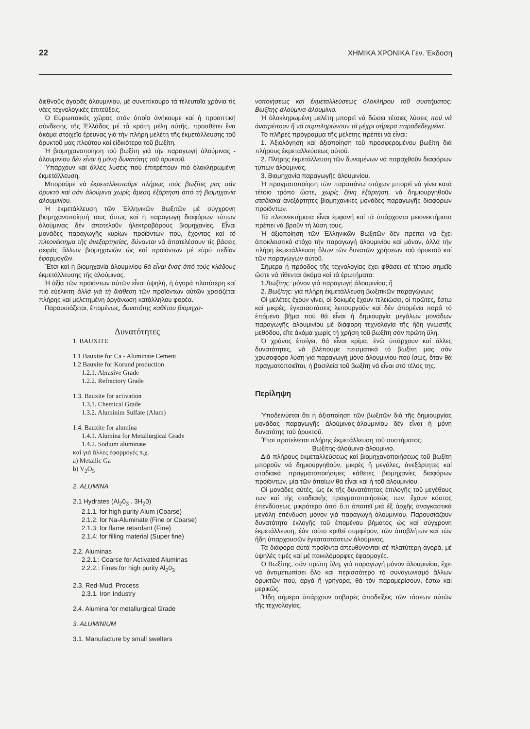22 ΧΗΜΙΚΑ ΧΡΟΝΙΚΑ Γεν. Έκδοση
διεθνοῦς ἀγορᾶς ἀλουμινίου, μέ συνεπίκουρο τά τελευταῖα χρόνια τίς νέες τεχνολογικές ἐπιτεύξεις.
Ὁ Εὐρωπαϊκός χῶρος στόν ὁποῖο ἀνήκουμε καί ἡ προοπτική σύνδεσης τῆς Ἑλλάδος μέ τά κράτη μέλη αὐτῆς, προσθέτει ἕνα ἀκόμα στοιχεῖο ἔρευνας γιά τήν πλήρη μελέτη τῆς ἐκμετάλλευσης τοῦ ὀρυκτοῦ μας πλούτου καί εἰδικότερα τοῦ βωξίτη.
Ἡ βιομηχανοποίηση τοῦ βωξίτη γιά τήν παραγωγή ἀλούμινας - ἀλουμινίου δέν εἶναι ἡ μόνη δυνατότης τοῦ ὀρυκτοῦ.
Ὑπάρχουν καί ἄλλες λύσεις πού ἐπιτρέπουν πιό ὁλοκληρωμένη ἐκμετάλλευση.
Μποροῦμε νά ἐκμεταλλευτοῦμε πλήρως τούς βωξίτες μας σάν ὀρυκτό καί σάν ἀλούμινα χωρίς ἄμεση ἐξάρτηση ἀπό τή βιομηχανία ἀλουμινίου.
Ἡ ἐκμετάλλευση τῶν Ἑλληνικῶν Βωξιτῶν μέ σύγχρονη βιομηχανοποίησή τους ὅπως καί ἡ παραγωγή διαφόρων τύπων ἀλούμινας δέν ἀποτελοῦν ἠλεκτροβόρους βιομηχανίες. Εἶναι μονάδες παραγωγῆς κυρίων προϊόντων πού, ἔχοντας καί τό πλεονέκτημα τῆς ἀνεξαρτησίας, δύνανται νά ἀποτελέσουν τίς βάσεις σειρᾶς ἄλλων βιομηχανιῶν ὡς καί προϊόντων μέ εὐρύ πεδίον ἐφαρμογῶν.
Ἔτσι καί ἡ βιομηχανία ἀλουμινίου θά εἶναι ἕνας ἀπό τούς κλάδους ἐκμετάλλευσης τῆς ἀλούμινας.
Ἡ ἀξία τῶν προϊόντων αὐτῶν εἶναι ὑψηλή, ἡ ἀγορά πλατύτερη καί πιό εὐέλικτη ἀλλά γιά τή διάθεση τῶν προϊόντων αὐτῶν χρειάζεται πλήρης καί μελετημένη ὀργάνωση κατάλληλου φορέα.
Παρουσιάζεται, ἑπομένως, δυνατότης καθέτου βιομηχα-
Δυνατότητες
1. BAUXITE
1.1 Bauxite for Ca - Aluminate Cement
1.2 Bauxite for Korund production
1.2.1. Abrasive Grade
1.2.2. Refractory Grade
1.3. Bauxite for activation
1.3.1. Chemical Grade
1.3.2. Aluminim Sulfate (Alum)
1.4. Bauxite for alumina
1.4.1. Alumina for Metallurgical Grade
1.4.2. Sodium aluminate
καί γιά ἄλλες ἐφαρμογές π.χ.
a) Metallic Ga
b) V<sub>2</sub>O<sub>5</sub>
2. ALUMINA
2.1 Hydrates (Al<sub>2</sub>0<sub>3</sub> . 3H<sub>2</sub>0)
2.1.1. for high purity Alum (Coarse)
2.1.2: for Na-Aluminate (Fine or Coarse)
2.1.3: for flame retardant (Fine)
2.1.4: for filling material (Super fine)
2.2. Aluminas
2.2.1.: Coarse for Activated Aluminas
2.2.2.: Fines for high purity Al<sub>2</sub>0<sub>3</sub>
2.3. Red-Mud. Process
2.3.1. Iron Industry
2.4. Alumina for metallurgical Grade
3. ALUMINIUM
3.1. Manufacture by small swelters
νοποιήσεως καί ἐκμεταλλεύσεως ὁλοκλήρου τοῦ συστήματος: Βωξίτης-ἀλούμινα-ἀλουμίνιο.
Ἡ ὁλοκληρωμένη μελέτη μπορεῖ νά δώσει τέτοιες λύσεις πού νά ἀνατρέπουν ἤ νά συμπληρώνουν τά μέχρι σήμερα παραδεδεγμένα.
Τό πλῆρες πρόγραμμα τῆς μελέτης πρέπει νά εἶναι:
1. Ἀξιολόγηση καί ἀξιοποίηση τοῦ προσφερομένου βωξίτη διά πλήρους ἐκμεταλλεύσεως αὐτοῦ.
2. Πλήρης ἐκμετάλλευση τῶν δυναμένων νά παραχθοῦν διαφόρων τύπων ἀλούμινας.
3. Βιομηχανία παραγωγῆς ἀλουμινίου.
Ἡ πραγματοποίηση τῶν παραπάνω στόχων μπορεῖ νά γίνει κατά τέτοιο τρόπο ὥστε, χωρίς ξένη ἐξάρτηση, νά δημιουργηθοῦν σταδιακά ἀνεξάρτητες βιομηχανικές μονάδες παραγωγῆς διαφόρων προϊόντων.
Τά πλεονεκτήματα εἶναι ἐμφανή καί τά ὑπάρχοντα μειονεκτήματα πρέπει νά βροῦν τή λύση τους.
Ἡ ἀξιοποίηση τῶν Ἑλληνικῶν Βωξιτῶν δέν πρέπει νά ἔχει ἀποκλειστικό στόχο τήν παραγωγή ἀλουμινίου καί μόνον, ἀλλά τήν πλήρη ἐκμετάλλευση ὅλων τῶν δυνατῶν χρήσεων τοῦ ὀρυκτοῦ καί τῶν παραγώγων αὐτοῦ.
Σήμερα ἡ πρόοδος τῆς τεχνολογίας ἔχει φθάσει σέ τέτοιο σημεῖο ὥστε νά τίθενται ἀκόμα καί τά ἐρωτήματα:
1.Βωξίτης: μόνον γιά παραγωγή ἀλουμινίου; ἤ
2. Βωξίτης: γιά πλήρη ἐκμετάλλευση βωξιτικῶν παραγώγων;
Οἱ μελέτες ἔχουν γίνει, οἱ δοκιμές ἔχουν τελειώσει, οἱ πρῶτες, ἔστω καί μικρές, ἐγκαταστάσεις λειτουργοῦν καί δέν ἀπομένει παρά τό ἑπόμενο βῆμα πού θά εἶναι ἡ δημιουργία μεγάλων μονάδων παραγωγῆς ἀλουμινίου μέ διάφορη τεχνολογία τῆς ἤδη γνωστῆς μεθόδου, εἴτε ἀκόμα χωρίς τή χρήση τοῦ βωξίτη σάν πρώτη ὕλη.
Ὁ χρόνος ἐπείγει, θά εἶναι κρίμα, ἐνῶ ὑπάρχουν καί ἄλλες δυνατότητες, νά βλέπουμε πεισματικά τό βωξίτη μας σάν χρυσοφόρο λύση γιά παραγωγή μόνο ἀλουμινίου πού ἴσως, ὅταν θά πραγματοποιεῖται, ἡ βασιλεία τοῦ βωξίτη νά εἶναι στό τέλος της.
Περίληψη
Ὑποδεινύεται ὅτι ἡ ἀξιοποίηση τῶν βωξιτῶν διά τῆς δημιουργίας μονάδας παραγωγῆς ἀλούμινας-ἀλουμινίου δέν εἶναι ἡ μόνη δυνατότης τοῦ ὀρυκτοῦ.
Ἔτσι προτείνεται πλήρης ἐκμετάλλευση τοῦ συστήματος:
Βωξίτης-ἀλούμινα-ἀλουμίνιο.
Διά πλήρους ἐκμεταλλεύσεως καί βιομηχανοποιήσεως τοῦ βωξίτη μποροῦν νά δημιουργηθοῦν, μικρές ἤ μεγάλες, ἀνεξάρτητες καί σταδιακά πραγματοποιήσιμες κάθετες βιομηχανίες διαφόρων προϊόντων, μία τῶν ὁποίων θά εἶναι καί ἡ τοῦ ἀλουμινίου.
Οἱ μονάδες αὐτές, ὡς ἐκ τῆς δυνατότητας ἐπιλογῆς τοῦ μεγέθους των καί τῆς σταδιακῆς πραγματοποιήσεώς των, ἔχουν κόστος ἐπενδύσεως μικρότερο ἀπό ὅ,τι ἀπαιτεῖ μιά ἐξ ἀρχῆς ἀναγκαστικά μεγάλη ἐπένδυση μόνον γιά παραγωγή ἀλουμινίου. Παρουσιάζουν δυνατότητα ἐκλογῆς τοῦ ἑπομένου βήματος ὡς καί σύγχρονη ἐκμετάλλευση, ἐάν τοῦτο κριθεῖ συμφέρον, τῶν ἀποβλήτων καί τῶν ἤδη ὑπαρχουσῶν ἐγκαταστάσεων ἀλούμινας.
Τά διάφορα αὐτά προϊόντα ἀπευθύνονται σέ πλατύτερη ἀγορά, μέ ὑψηλές τιμές καί μέ ποικιλόμορφες ἐφαρμογές.
Ὁ Βωξίτης, σάν πρώτη ὕλη, γιά παραγωγή μόνον ἀλουμινίου, ἔχει νά ἀντιμετωπίσει ὅλο καί περισσότερο τό συναγωνισμό ἄλλων ὀρυκτῶν πού, ἀργά ἤ γρήγορα, θά τόν παραμερίσουν, ἔστω καί μερικῶς.
Ἤδη σήμερα ὑπάρχουν σοβαρές ἀποδείξεις τῶν τάσεων αὐτῶν τῆς τεχνολογίας.